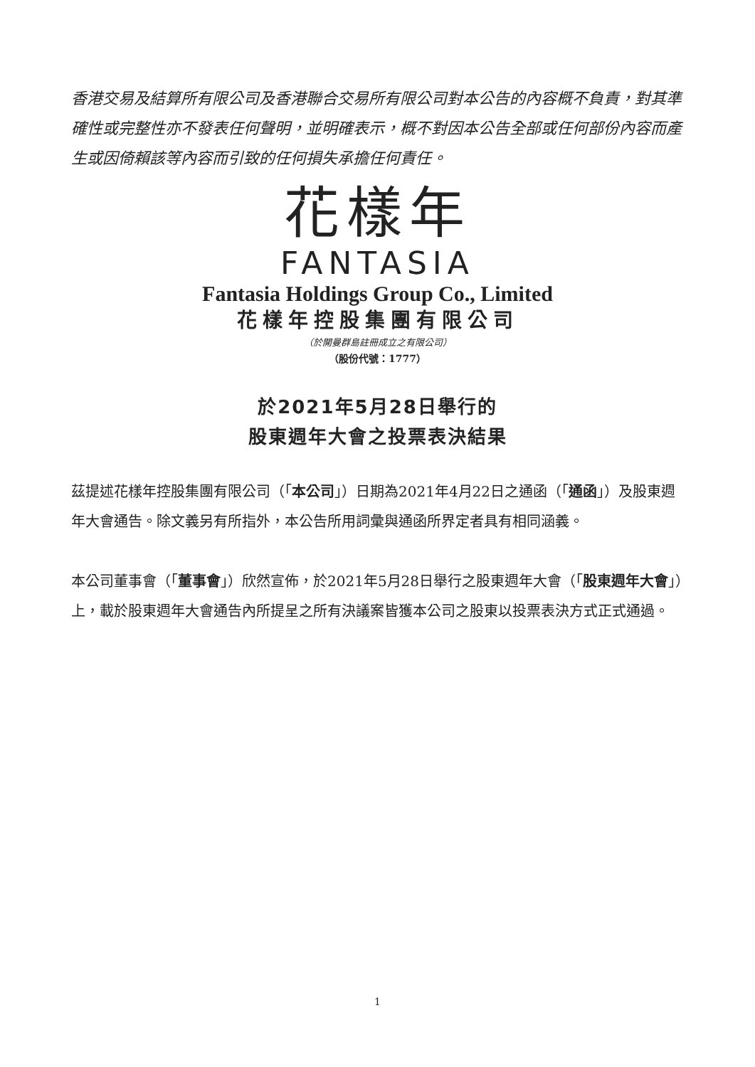香港交易及結算所有限公司及香港聯合交易所有限公司對本公告的內容概不負責，對其準確性或完整性亦不發表任何聲明，並明確表示，概不對因本公告全部或任何部份內容而產生或因倚賴該等內容而引致的任何損失承擔任何責任。
花樣年
FANTASIA
Fantasia Holdings Group Co., Limited
花樣年控股集團有限公司
（於開曼群島註冊成立之有限公司）
（股份代號：1777）
於2021年5月28日舉行的
股東週年大會之投票表決結果
茲提述花樣年控股集團有限公司（「本公司」）日期為2021年4月22日之通函（「通函」）及股東週年大會通告。除文義另有所指外，本公告所用詞彙與通函所界定者具有相同涵義。
本公司董事會（「董事會」）欣然宣佈，於2021年5月28日舉行之股東週年大會（「股東週年大會」）上，載於股東週年大會通告內所提呈之所有決議案皆獲本公司之股東以投票表決方式正式通過。
1